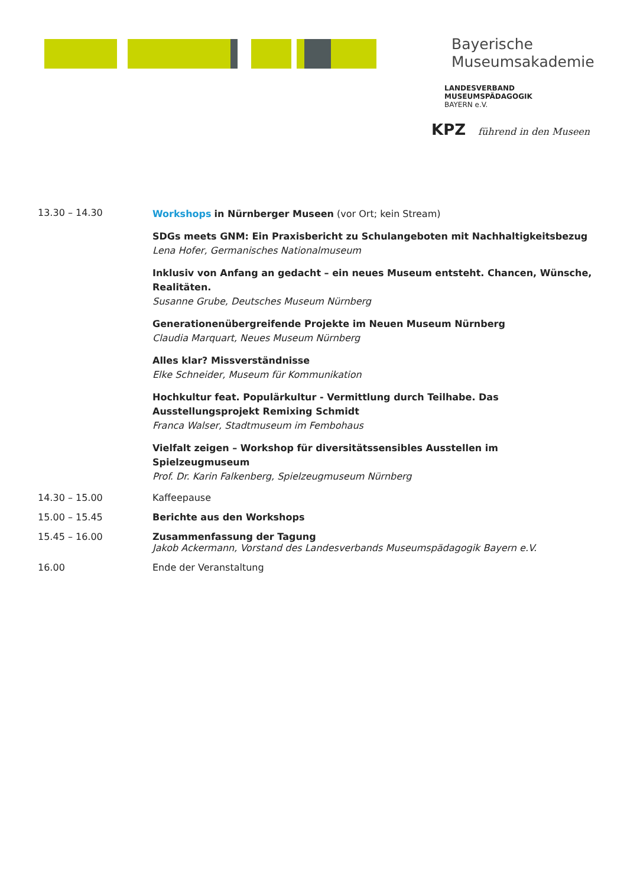Bayerische
Museumsakademie
LANDESVERBAND
MUSEUMSPÄDAGOGIK
BAYERN e.V.
KPZ führend in den Museen
13.30 – 14.30
Workshops in Nürnberger Museen (vor Ort; kein Stream)
SDGs meets GNM: Ein Praxisbericht zu Schulangeboten mit Nachhaltigkeitsbezug
Lena Hofer, Germanisches Nationalmuseum
Inklusiv von Anfang an gedacht – ein neues Museum entsteht. Chancen, Wünsche, Realitäten.
Susanne Grube, Deutsches Museum Nürnberg
Generationenübergreifende Projekte im Neuen Museum Nürnberg
Claudia Marquart, Neues Museum Nürnberg
Alles klar? Missverständnisse
Elke Schneider, Museum für Kommunikation
Hochkultur feat. Populärkultur - Vermittlung durch Teilhabe. Das Ausstellungsprojekt Remixing Schmidt
Franca Walser, Stadtmuseum im Fembohaus
Vielfalt zeigen – Workshop für diversitätssensibles Ausstellen im Spielzeugmuseum
Prof. Dr. Karin Falkenberg, Spielzeugmuseum Nürnberg
14.30 – 15.00 Kaffeepause
15.00 – 15.45 Berichte aus den Workshops
15.45 – 16.00 Zusammenfassung der Tagung
Jakob Ackermann, Vorstand des Landesverbands Museumspädagogik Bayern e.V.
16.00 Ende der Veranstaltung